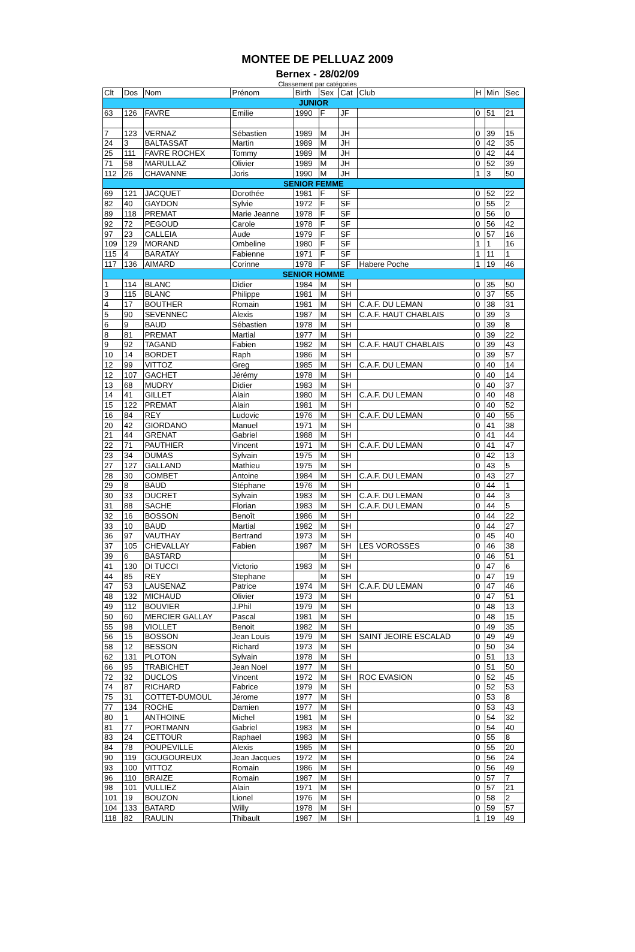MONTEE DE PELLUAZ 2009
Bernex - 28/02/09
Classement par catégories
| Clt | Dos | Nom | Prénom | Birth | Sex | Cat | Club | H | Min | Sec |
| --- | --- | --- | --- | --- | --- | --- | --- | --- | --- | --- |
| JUNIOR | | | | | | | | | | |
| 63 | 126 | FAVRE | Emilie | 1990 | F | JF | | 0 | 51 | 21 |
| 7 | 123 | VERNAZ | Sébastien | 1989 | M | JH | | 0 | 39 | 15 |
| 24 | 3 | BALTASSAT | Martin | 1989 | M | JH | | 0 | 42 | 35 |
| 25 | 111 | FAVRE ROCHEX | Tommy | 1989 | M | JH | | 0 | 42 | 44 |
| 71 | 58 | MARULLAZ | Olivier | 1989 | M | JH | | 0 | 52 | 39 |
| 112 | 26 | CHAVANNE | Joris | 1990 | M | JH | | 1 | 3 | 50 |
| SENIOR FEMME | | | | | | | | | | |
| 69 | 121 | JACQUET | Dorothée | 1981 | F | SF | | 0 | 52 | 22 |
| 82 | 40 | GAYDON | Sylvie | 1972 | F | SF | | 0 | 55 | 2 |
| 89 | 118 | PREMAT | Marie Jeanne | 1978 | F | SF | | 0 | 56 | 0 |
| 92 | 72 | PEGOUD | Carole | 1978 | F | SF | | 0 | 56 | 42 |
| 97 | 23 | CALLEIA | Aude | 1979 | F | SF | | 0 | 57 | 16 |
| 109 | 129 | MORAND | Ombeline | 1980 | F | SF | | 1 | 1 | 16 |
| 115 | 4 | BARATAY | Fabienne | 1971 | F | SF | | 1 | 11 | 1 |
| 117 | 136 | AIMARD | Corinne | 1978 | F | SF | Habere Poche | 1 | 19 | 46 |
| SENIOR HOMME | | | | | | | | | | |
| 1 | 114 | BLANC | Didier | 1984 | M | SH | | 0 | 35 | 50 |
| 3 | 115 | BLANC | Philippe | 1981 | M | SH | | 0 | 37 | 55 |
| 4 | 17 | BOUTHER | Romain | 1981 | M | SH | C.A.F. DU LEMAN | 0 | 38 | 31 |
| 5 | 90 | SEVENNEC | Alexis | 1987 | M | SH | C.A.F. HAUT CHABLAIS | 0 | 39 | 3 |
| 6 | 9 | BAUD | Sébastien | 1978 | M | SH | | 0 | 39 | 8 |
| 8 | 81 | PREMAT | Martial | 1977 | M | SH | | 0 | 39 | 22 |
| 9 | 92 | TAGAND | Fabien | 1982 | M | SH | C.A.F. HAUT CHABLAIS | 0 | 39 | 43 |
| 10 | 14 | BORDET | Raph | 1986 | M | SH | | 0 | 39 | 57 |
| 12 | 99 | VITTOZ | Greg | 1985 | M | SH | C.A.F. DU LEMAN | 0 | 40 | 14 |
| 12 | 107 | GACHET | Jérémy | 1978 | M | SH | | 0 | 40 | 14 |
| 13 | 68 | MUDRY | Didier | 1983 | M | SH | | 0 | 40 | 37 |
| 14 | 41 | GILLET | Alain | 1980 | M | SH | C.A.F. DU LEMAN | 0 | 40 | 48 |
| 15 | 122 | PREMAT | Alain | 1981 | M | SH | | 0 | 40 | 52 |
| 16 | 84 | REY | Ludovic | 1976 | M | SH | C.A.F. DU LEMAN | 0 | 40 | 55 |
| 20 | 42 | GIORDANO | Manuel | 1971 | M | SH | | 0 | 41 | 38 |
| 21 | 44 | GRENAT | Gabriel | 1988 | M | SH | | 0 | 41 | 44 |
| 22 | 71 | PAUTHIER | Vincent | 1971 | M | SH | C.A.F. DU LEMAN | 0 | 41 | 47 |
| 23 | 34 | DUMAS | Sylvain | 1975 | M | SH | | 0 | 42 | 13 |
| 27 | 127 | GALLAND | Mathieu | 1975 | M | SH | | 0 | 43 | 5 |
| 28 | 30 | COMBET | Antoine | 1984 | M | SH | C.A.F. DU LEMAN | 0 | 43 | 27 |
| 29 | 8 | BAUD | Stéphane | 1976 | M | SH | | 0 | 44 | 1 |
| 30 | 33 | DUCRET | Sylvain | 1983 | M | SH | C.A.F. DU LEMAN | 0 | 44 | 3 |
| 31 | 88 | SACHE | Florian | 1983 | M | SH | C.A.F. DU LEMAN | 0 | 44 | 5 |
| 32 | 16 | BOSSON | Benoît | 1986 | M | SH | | 0 | 44 | 22 |
| 33 | 10 | BAUD | Martial | 1982 | M | SH | | 0 | 44 | 27 |
| 36 | 97 | VAUTHAY | Bertrand | 1973 | M | SH | | 0 | 45 | 40 |
| 37 | 105 | CHEVALLAY | Fabien | 1987 | M | SH | LES VOROSSES | 0 | 46 | 38 |
| 39 | 6 | BASTARD | | | M | SH | | 0 | 46 | 51 |
| 41 | 130 | DI TUCCI | Victorio | 1983 | M | SH | | 0 | 47 | 6 |
| 44 | 85 | REY | Stephane | | M | SH | | 0 | 47 | 19 |
| 47 | 53 | LAUSENAZ | Patrice | 1974 | M | SH | C.A.F. DU LEMAN | 0 | 47 | 46 |
| 48 | 132 | MICHAUD | Olivier | 1973 | M | SH | | 0 | 47 | 51 |
| 49 | 112 | BOUVIER | J.Phil | 1979 | M | SH | | 0 | 48 | 13 |
| 50 | 60 | MERCIER GALLAY | Pascal | 1981 | M | SH | | 0 | 48 | 15 |
| 55 | 98 | VIOLLET | Benoit | 1982 | M | SH | | 0 | 49 | 35 |
| 56 | 15 | BOSSON | Jean Louis | 1979 | M | SH | SAINT JEOIRE ESCALAD | 0 | 49 | 49 |
| 58 | 12 | BESSON | Richard | 1973 | M | SH | | 0 | 50 | 34 |
| 62 | 131 | PLOTON | Sylvain | 1978 | M | SH | | 0 | 51 | 13 |
| 66 | 95 | TRABICHET | Jean Noel | 1977 | M | SH | | 0 | 51 | 50 |
| 72 | 32 | DUCLOS | Vincent | 1972 | M | SH | ROC EVASION | 0 | 52 | 45 |
| 74 | 87 | RICHARD | Fabrice | 1979 | M | SH | | 0 | 52 | 53 |
| 75 | 31 | COTTET-DUMOUL | Jérome | 1977 | M | SH | | 0 | 53 | 8 |
| 77 | 134 | ROCHE | Damien | 1977 | M | SH | | 0 | 53 | 43 |
| 80 | 1 | ANTHOINE | Michel | 1981 | M | SH | | 0 | 54 | 32 |
| 81 | 77 | PORTMANN | Gabriel | 1983 | M | SH | | 0 | 54 | 40 |
| 83 | 24 | CETTOUR | Raphael | 1983 | M | SH | | 0 | 55 | 8 |
| 84 | 78 | POUPEVILLE | Alexis | 1985 | M | SH | | 0 | 55 | 20 |
| 90 | 119 | GOUGOUREUX | Jean Jacques | 1972 | M | SH | | 0 | 56 | 24 |
| 93 | 100 | VITTOZ | Romain | 1986 | M | SH | | 0 | 56 | 49 |
| 96 | 110 | BRAIZE | Romain | 1987 | M | SH | | 0 | 57 | 7 |
| 98 | 101 | VULLIEZ | Alain | 1971 | M | SH | | 0 | 57 | 21 |
| 101 | 19 | BOUZON | Lionel | 1976 | M | SH | | 0 | 58 | 2 |
| 104 | 133 | BATARD | Willy | 1978 | M | SH | | 0 | 59 | 57 |
| 118 | 82 | RAULIN | Thibault | 1987 | M | SH | | 1 | 19 | 49 |